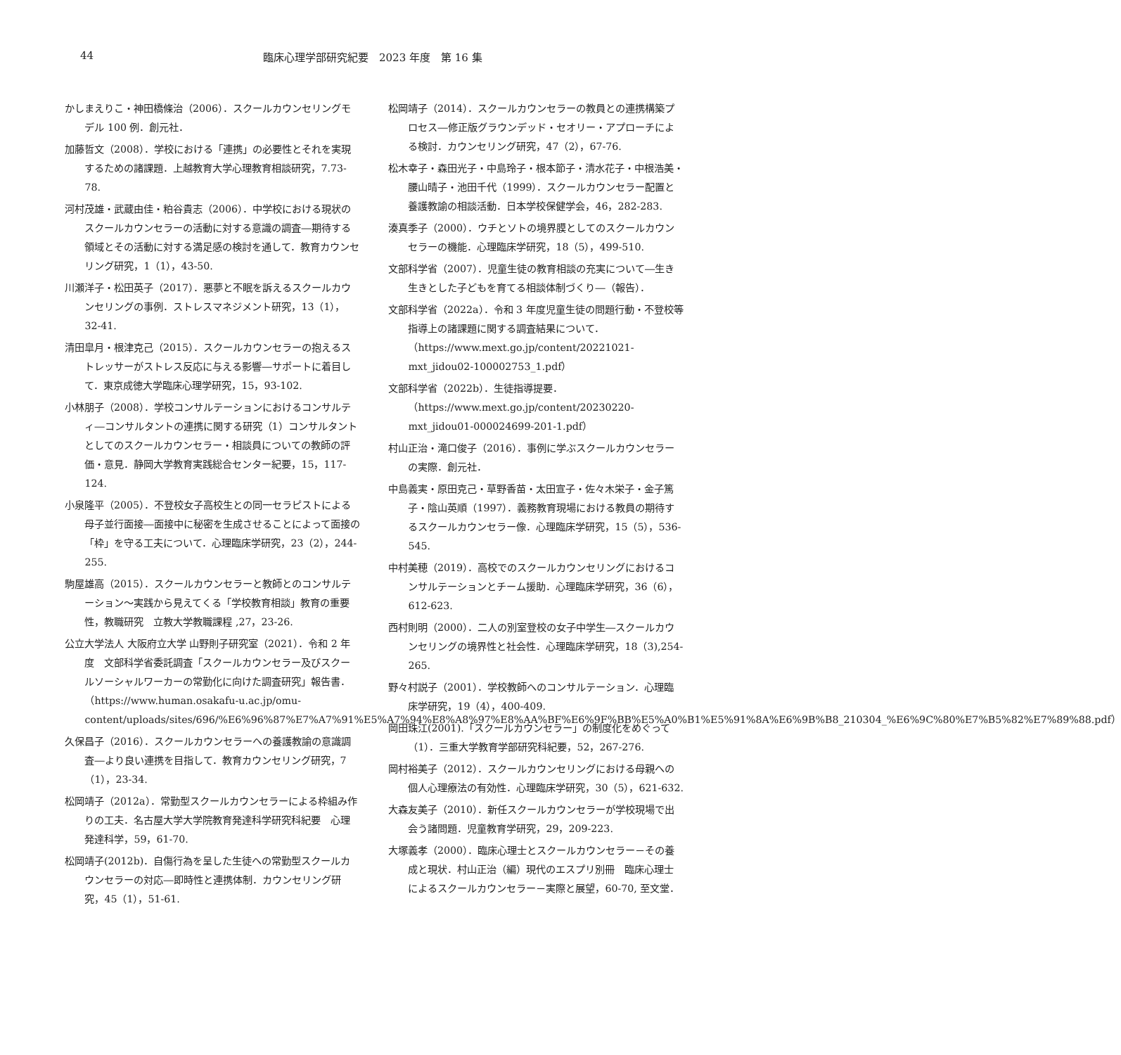44 臨床心理学部研究紀要　2023 年度　第 16 集
かしまえりこ・神田橋條治（2006）．スクールカウンセリングモデル 100 例．創元社．
加藤哲文（2008）．学校における「連携」の必要性とそれを実現するための諸課題．上越教育大学心理教育相談研究，7.73-78.
河村茂雄・武蔵由佳・粕谷貴志（2006）．中学校における現状のスクールカウンセラーの活動に対する意識の調査―期待する領域とその活動に対する満足感の検討を通して．教育カウンセリング研究，1（1），43-50.
川瀬洋子・松田英子（2017）．悪夢と不眠を訴えるスクールカウンセリングの事例．ストレスマネジメント研究，13（1），32-41.
清田皐月・根津克己（2015）．スクールカウンセラーの抱えるストレッサーがストレス反応に与える影響―サポートに着目して．東京成徳大学臨床心理学研究，15，93-102.
小林朋子（2008）．学校コンサルテーションにおけるコンサルティ―コンサルタントの連携に関する研究（1）コンサルタントとしてのスクールカウンセラー・相談員についての教師の評価・意見．静岡大学教育実践総合センター紀要，15，117-124.
小泉隆平（2005）．不登校女子高校生との同一セラピストによる母子並行面接―面接中に秘密を生成させることによって面接の「枠」を守る工夫について．心理臨床学研究，23（2），244-255.
駒屋雄高（2015）．スクールカウンセラーと教師とのコンサルテーション～実践から見えてくる「学校教育相談」教育の重要性，教職研究　立教大学教職課程 ,27，23-26.
公立大学法人 大阪府立大学 山野則子研究室（2021）．令和 2 年度　文部科学省委託調査「スクールカウンセラー及びスクールソーシャルワーカーの常勤化に向けた調査研究」報告書．（https://www.human.osakafu-u.ac.jp/omu-content/uploads/sites/696/%E6%96%87%E7%A7%91%E5%A7%94%E8%A8%97%E8%AA%BF%E6%9F%BB%E5%A0%B1%E5%91%8A%E6%9B%B8_210304_%E6%9C%80%E7%B5%82%E7%89%88.pdf）
久保昌子（2016）．スクールカウンセラーへの養護教諭の意識調査―より良い連携を目指して．教育カウンセリング研究，7（1），23-34.
松岡靖子（2012a）．常勤型スクールカウンセラーによる枠組み作りの工夫．名古屋大学大学院教育発達科学研究科紀要　心理発達科学，59，61-70.
松岡靖子(2012b)．自傷行為を呈した生徒への常勤型スクールカウンセラーの対応―即時性と連携体制．カウンセリング研究，45（1），51-61.
松岡靖子（2014）．スクールカウンセラーの教員との連携構築プロセス―修正版グラウンデッド・セオリー・アプローチによる検討．カウンセリング研究，47（2），67-76.
松木幸子・森田光子・中島玲子・根本節子・清水花子・中根浩美・腰山晴子・池田千代（1999）．スクールカウンセラー配置と養護教諭の相談活動．日本学校保健学会，46，282-283.
湊真季子（2000）．ウチとソトの境界膜としてのスクールカウンセラーの機能．心理臨床学研究，18（5），499-510.
文部科学省（2007）．児童生徒の教育相談の充実について―生き生きとした子どもを育てる相談体制づくり―（報告）．
文部科学省（2022a）．令和 3 年度児童生徒の問題行動・不登校等指導上の諸課題に関する調査結果について．（https://www.mext.go.jp/content/20221021-mxt_jidou02-100002753_1.pdf）
文部科学省（2022b）．生徒指導提要．（https://www.mext.go.jp/content/20230220-mxt_jidou01-000024699-201-1.pdf）
村山正治・滝口俊子（2016）．事例に学ぶスクールカウンセラーの実際．創元社．
中島義実・原田克己・草野香苗・太田宣子・佐々木栄子・金子篤子・陰山英順（1997）．義務教育現場における教員の期待するスクールカウンセラー像．心理臨床学研究，15（5），536-545.
中村美穂（2019）．高校でのスクールカウンセリングにおけるコンサルテーションとチーム援助．心理臨床学研究，36（6），612-623.
西村則明（2000）．二人の別室登校の女子中学生―スクールカウンセリングの境界性と社会性．心理臨床学研究，18（3),254-265.
野々村説子（2001）．学校教師へのコンサルテーション．心理臨床学研究，19（4），400-409.
岡田珠江(2001).「スクールカウンセラー」の制度化をめぐって（1）．三重大学教育学部研究科紀要，52，267-276.
岡村裕美子（2012）．スクールカウンセリングにおける母親への個人心理療法の有効性．心理臨床学研究，30（5），621-632.
大森友美子（2010）．新任スクールカウンセラーが学校現場で出会う諸問題．児童教育学研究，29，209-223.
大塚義孝（2000）．臨床心理士とスクールカウンセラー－その養成と現状．村山正治（編）現代のエスプリ別冊　臨床心理士によるスクールカウンセラー－実際と展望，60-70, 至文堂．